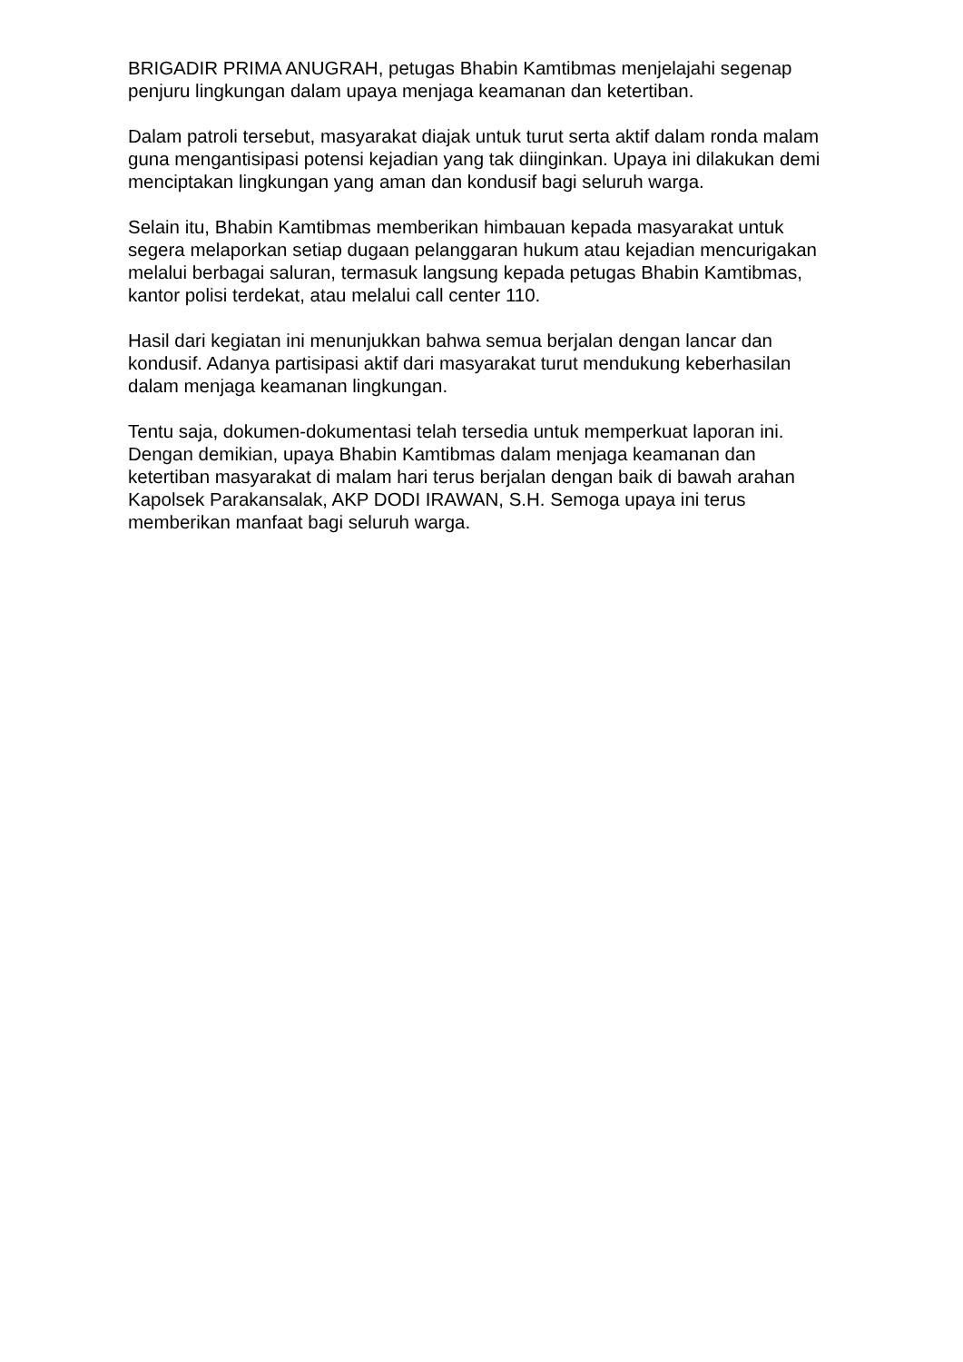BRIGADIR PRIMA ANUGRAH, petugas Bhabin Kamtibmas menjelajahi segenap penjuru lingkungan dalam upaya menjaga keamanan dan ketertiban.
Dalam patroli tersebut, masyarakat diajak untuk turut serta aktif dalam ronda malam guna mengantisipasi potensi kejadian yang tak diinginkan. Upaya ini dilakukan demi menciptakan lingkungan yang aman dan kondusif bagi seluruh warga.
Selain itu, Bhabin Kamtibmas memberikan himbauan kepada masyarakat untuk segera melaporkan setiap dugaan pelanggaran hukum atau kejadian mencurigakan melalui berbagai saluran, termasuk langsung kepada petugas Bhabin Kamtibmas, kantor polisi terdekat, atau melalui call center 110.
Hasil dari kegiatan ini menunjukkan bahwa semua berjalan dengan lancar dan kondusif. Adanya partisipasi aktif dari masyarakat turut mendukung keberhasilan dalam menjaga keamanan lingkungan.
Tentu saja, dokumen-dokumentasi telah tersedia untuk memperkuat laporan ini. Dengan demikian, upaya Bhabin Kamtibmas dalam menjaga keamanan dan ketertiban masyarakat di malam hari terus berjalan dengan baik di bawah arahan Kapolsek Parakansalak, AKP DODI IRAWAN, S.H. Semoga upaya ini terus memberikan manfaat bagi seluruh warga.